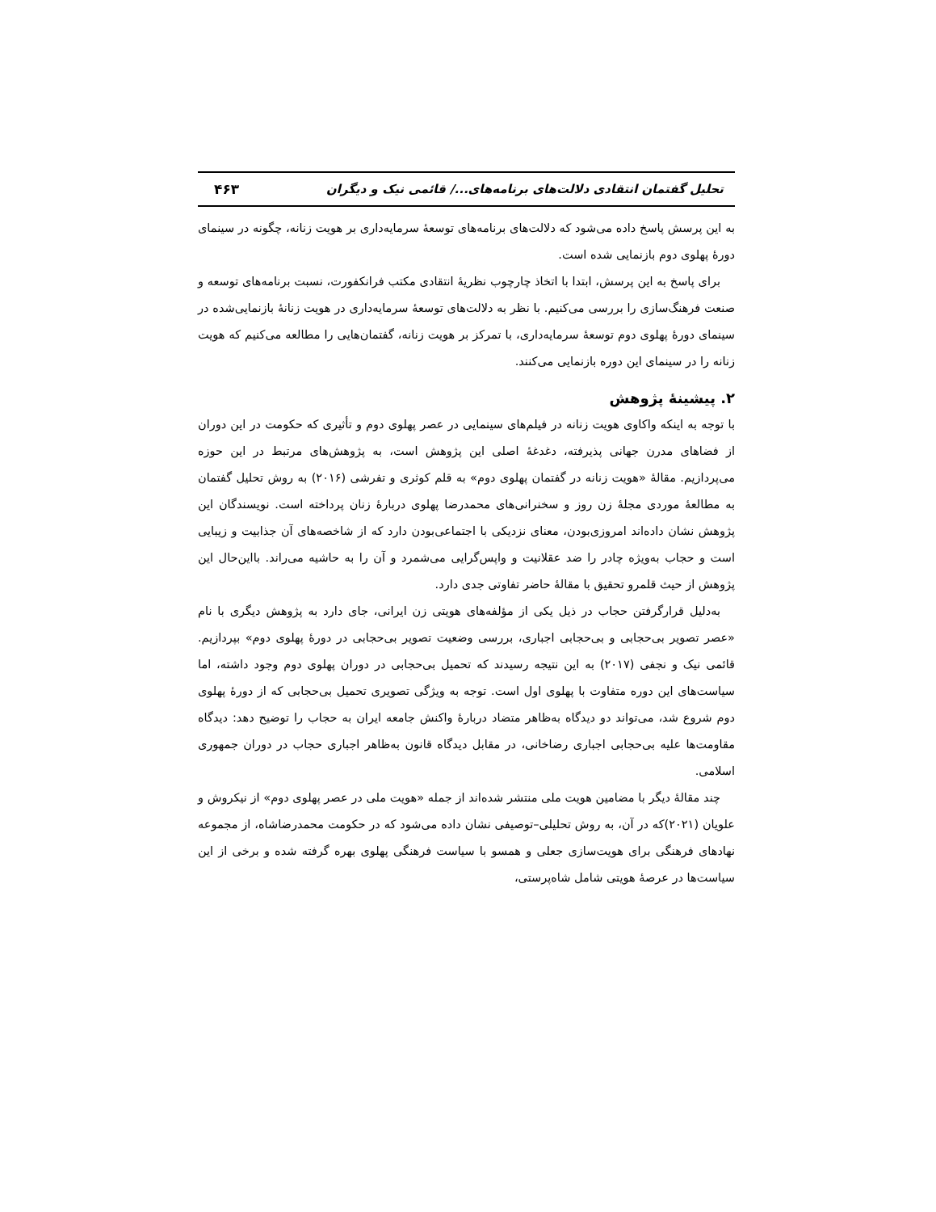تحلیل گفتمان انتقادی دلالت‌های برنامه‌های.../ قائمی نیک و دیگران ۴۶۳
به این پرسش پاسخ داده می‌شود که دلالت‌های برنامه‌های توسعهٔ سرمایه‌داری بر هویت زنانه، چگونه در سینمای دورهٔ پهلوی دوم بازنمایی شده است.
برای پاسخ به این پرسش، ابتدا با اتخاذ چارچوب نظریهٔ انتقادی مکتب فرانکفورت، نسبت برنامه‌های توسعه و صنعت فرهنگ‌سازی را بررسی می‌کنیم. با نظر به دلالت‌های توسعهٔ سرمایه‌داری در هویت زنانهٔ بازنمایی‌شده در سینمای دورهٔ پهلوی دوم توسعهٔ سرمایه‌داری، با تمرکز بر هویت زنانه، گفتمان‌هایی را مطالعه می‌کنیم که هویت زنانه را در سینمای این دوره بازنمایی می‌کنند.
۲. پیشینهٔ پژوهش
با توجه به اینکه واکاوی هویت زنانه در فیلم‌های سینمایی در عصر پهلوی دوم و تأثیری که حکومت در این دوران از فضاهای مدرن جهانی پذیرفته، دغدغهٔ اصلی این پژوهش است، به پژوهش‌های مرتبط در این حوزه می‌پردازیم. مقالهٔ «هویت زنانه در گفتمان پهلوی دوم» به قلم کوثری و تفرشی (۲۰۱۶) به روش تحلیل گفتمان به مطالعهٔ موردی مجلهٔ زن روز و سخنرانی‌های محمدرضا پهلوی دربارهٔ زنان پرداخته است. نویسندگان این پژوهش نشان داده‌اند امروزی‌بودن، معنای نزدیکی با اجتماعی‌بودن دارد که از شاخصه‌های آن جذابیت و زیبایی است و حجاب به‌ویژه چادر را ضد عقلانیت و واپس‌گرایی می‌شمرد و آن را به حاشیه می‌راند. بااین‌حال این پژوهش از حیث قلمرو تحقیق با مقالهٔ حاضر تفاوتی جدی دارد.
به‌دلیل قرارگرفتن حجاب در ذیل یکی از مؤلفه‌های هویتی زن ایرانی، جای دارد به پژوهش دیگری با نام «عصر تصویر بی‌حجابی و بی‌حجابی اجباری، بررسی وضعیت تصویر بی‌حجابی در دورهٔ پهلوی دوم» بپردازیم. قائمی نیک و نجفی (۲۰۱۷) به این نتیجه رسیدند که تحمیل بی‌حجابی در دوران پهلوی دوم وجود داشته، اما سیاست‌های این دوره متفاوت با پهلوی اول است. توجه به ویژگی تصویری تحمیل بی‌حجابی که از دورهٔ پهلوی دوم شروع شد، می‌تواند دو دیدگاه به‌ظاهر متضاد دربارهٔ واکنش جامعه ایران به حجاب را توضیح دهد: دیدگاه مقاومت‌ها علیه بی‌حجابی اجباری رضاخانی، در مقابل دیدگاه قانون به‌ظاهر اجباری حجاب در دوران جمهوری اسلامی.
چند مقالهٔ دیگر با مضامین هویت ملی منتشر شده‌اند از جمله «هویت ملی در عصر پهلوی دوم» از نیکروش و علویان (۲۰۲۱)که در آن، به روش تحلیلی–توصیفی نشان داده می‌شود که در حکومت محمدرضاشاه، از مجموعه نهادهای فرهنگی برای هویت‌سازی جعلی و همسو با سیاست فرهنگی پهلوی بهره گرفته شده و برخی از این سیاست‌ها در عرصهٔ هویتی شامل شاه‌پرستی،